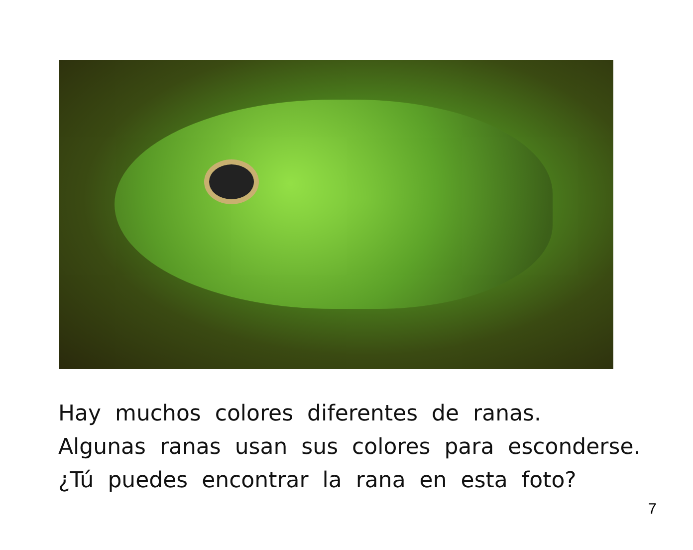Hay muchos colores diferentes de ranas.
Algunas ranas usan sus colores para esconderse.
¿Tú puedes encontrar la rana en esta foto?
7